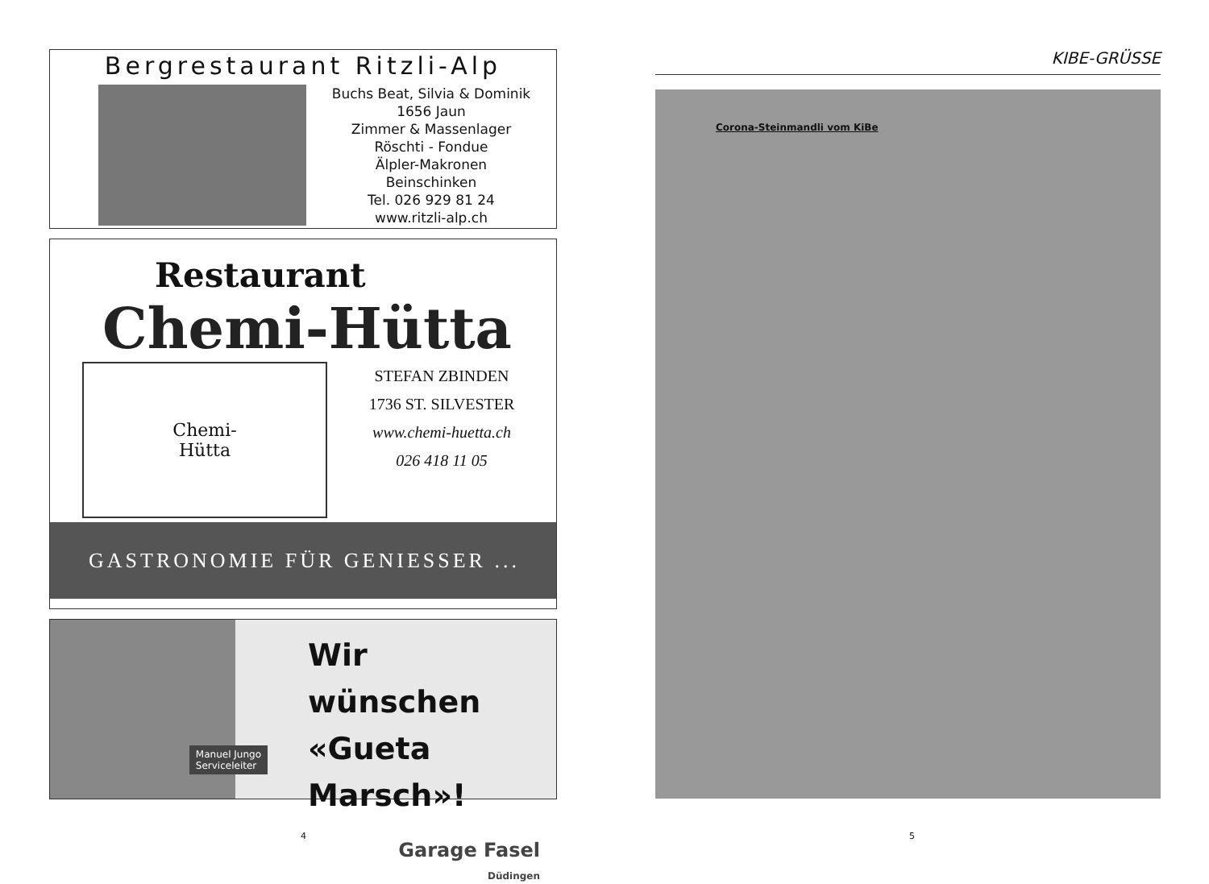Bergrestaurant Ritzli-Alp
Buchs Beat, Silvia & Dominik
1656 Jaun
Zimmer & Massenlager
Röschti - Fondue
Älpler-Makronen
Beinschinken
Tel. 026 929 81 24
www.ritzli-alp.ch
Restaurant
Chemi-Hütta
Chemi-
Hütta
STEFAN ZBINDEN
1736 ST. SILVESTER
www.chemi-huetta.ch
026 418 11 05
GASTRONOMIE FÜR GENIESSER ...
Manuel Jungo
Serviceleiter
Wir wünschen
«Gueta Marsch»!
Garage Fasel
Düdingen
4
KIBE-GRÜSSE
Corona-Steinmandli vom KiBe
5